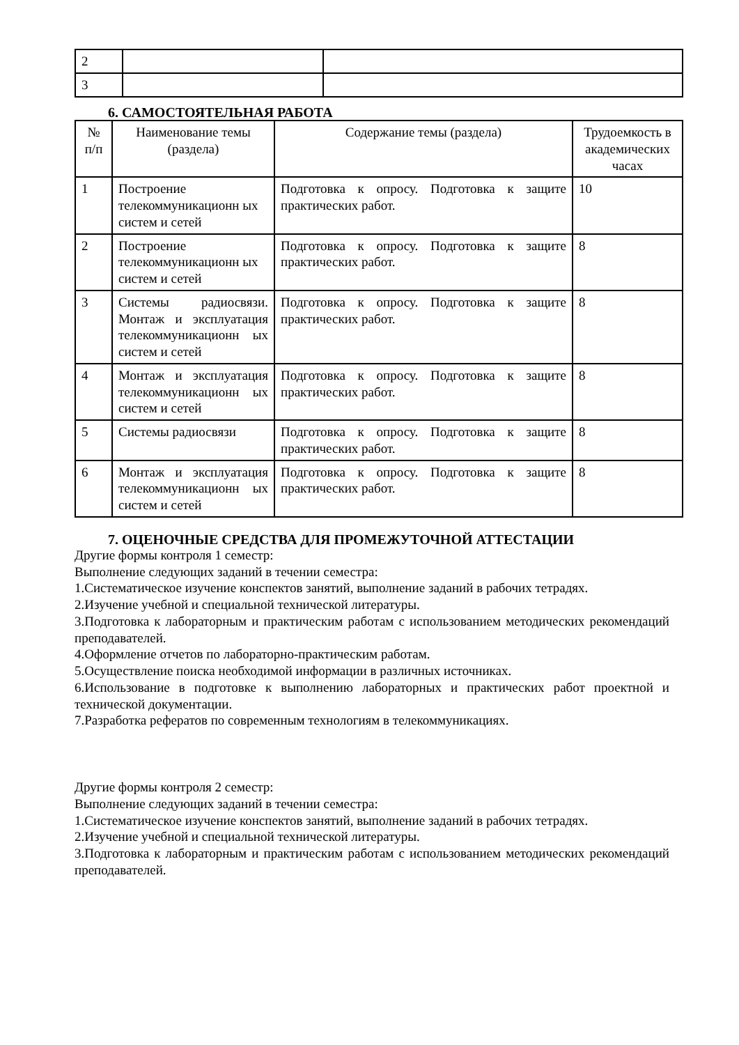| 2 | | |
| 3 | | |
6. САМОСТОЯТЕЛЬНАЯ РАБОТА
| № п/п | Наименование темы (раздела) | Содержание темы (раздела) | Трудоемкость в академических часах |
| --- | --- | --- | --- |
| 1 | Построение телекоммуникационн ых систем и сетей | Подготовка к опросу. Подготовка к защите практических работ. | 10 |
| 2 | Построение телекоммуникационн ых систем и сетей | Подготовка к опросу. Подготовка к защите практических работ. | 8 |
| 3 | Системы радиосвязи. Монтаж и эксплуатация телекоммуникационн ых систем и сетей | Подготовка к опросу. Подготовка к защите практических работ. | 8 |
| 4 | Монтаж и эксплуатация телекоммуникационн ых систем и сетей | Подготовка к опросу. Подготовка к защите практических работ. | 8 |
| 5 | Системы радиосвязи | Подготовка к опросу. Подготовка к защите практических работ. | 8 |
| 6 | Монтаж и эксплуатация телекоммуникационн ых систем и сетей | Подготовка к опросу. Подготовка к защите практических работ. | 8 |
7. ОЦЕНОЧНЫЕ СРЕДСТВА ДЛЯ ПРОМЕЖУТОЧНОЙ АТТЕСТАЦИИ
Другие формы контроля 1 семестр:
Выполнение следующих заданий в течении семестра:
1.Систематическое изучение конспектов занятий, выполнение заданий в рабочих тетрадях.
2.Изучение учебной и специальной технической литературы.
3.Подготовка к лабораторным и практическим работам с использованием методических рекомендаций преподавателей.
4.Оформление отчетов по лабораторно-практическим работам.
5.Осуществление поиска необходимой информации в различных источниках.
6.Использование в подготовке к выполнению лабораторных и практических работ проектной и технической документации.
7.Разработка рефератов по современным технологиям в телекоммуникациях.
Другие формы контроля 2 семестр:
Выполнение следующих заданий в течении семестра:
1.Систематическое изучение конспектов занятий, выполнение заданий в рабочих тетрадях.
2.Изучение учебной и специальной технической литературы.
3.Подготовка к лабораторным и практическим работам с использованием методических рекомендаций преподавателей.